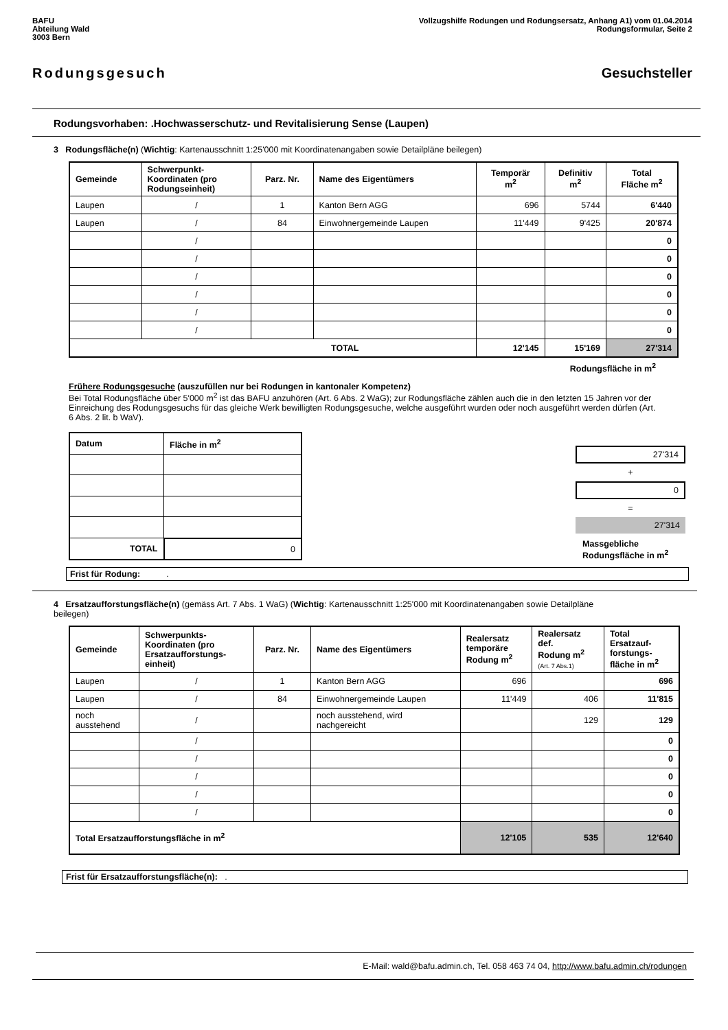BAFU
Abteilung Wald
3003 Bern
Vollzugshilfe Rodungen und Rodungsersatz, Anhang A1) vom 01.04.2014
Rodungsformular, Seite 2
Rodungsgesuch Gesuchsteller
Rodungsvorhaben: .Hochwasserschutz- und Revitalisierung Sense (Laupen)
3 Rodungsfläche(n) (Wichtig: Kartenausschnitt 1:25'000 mit Koordinatenangaben sowie Detailpläne beilegen)
| Gemeinde | Schwerpunkt- Koordinaten (pro Rodungseinheit) | Parz. Nr. | Name des Eigentümers | Temporär m<sup>2</sup> | Definitiv m<sup>2</sup> | Total Fläche m<sup>2</sup> |
| --- | --- | --- | --- | --- | --- | --- |
| Laupen | / | 1 | Kanton Bern AGG | 696 | 5744 | 6'440 |
| Laupen | / | 84 | Einwohnergemeinde Laupen | 11'449 | 9'425 | 20'874 |
| | / | | | | | 0 |
| | / | | | | | 0 |
| | / | | | | | 0 |
| | / | | | | | 0 |
| | / | | | | | 0 |
| | / | | | | | 0 |
| TOTAL | | | | 12'145 | 15'169 | 27'314 |
Rodungsfläche in m<sup>2</sup>
Frühere Rodungsgesuche (auszufüllen nur bei Rodungen in kantonaler Kompetenz)
Bei Total Rodungsfläche über 5'000 m<sup>2</sup> ist das BAFU anzuhören (Art. 6 Abs. 2 WaG); zur Rodungsfläche zählen auch die in den letzten 15 Jahren vor der Einreichung des Rodungsgesuchs für das gleiche Werk bewilligten Rodungsgesuche, welche ausgeführt wurden oder noch ausgeführt werden dürfen (Art. 6 Abs. 2 lit. b WaV).
| Datum | Fläche in m<sup>2</sup> |
| --- | --- |
| TOTAL | 0 |
27'314
+
0
=
27'314
Massgebliche Rodungsfläche in m<sup>2</sup>
Frist für Rodung: .
4 Ersatzaufforstungsfläche(n) (gemäss Art. 7 Abs. 1 WaG) (Wichtig: Kartenausschnitt 1:25'000 mit Koordinatenangaben sowie Detailpläne beilegen)
| Gemeinde | Schwerpunkts- Koordinaten (pro Ersatzaufforstungs- einheit) | Parz. Nr. | Name des Eigentümers | Realersatz temporäre Rodung m<sup>2</sup> | Realersatz def. Rodung m<sup>2</sup> (Art. 7 Abs.1) | Total Ersatzauf- forstungs- fläche in m<sup>2</sup> |
| --- | --- | --- | --- | --- | --- | --- |
| Laupen | / | 1 | Kanton Bern AGG | 696 | | 696 |
| Laupen | / | 84 | Einwohnergemeinde Laupen | 11'449 | 406 | 11'815 |
| noch ausstehend | / | | noch ausstehend, wird nachgereicht | | 129 | 129 |
| | / | | | | | 0 |
| | / | | | | | 0 |
| | / | | | | | 0 |
| | / | | | | | 0 |
| | / | | | | | 0 |
| Total Ersatzaufforstungsfläche in m<sup>2</sup> | | | | 12'105 | 535 | 12'640 |
Frist für Ersatzaufforstungsfläche(n): .
E-Mail: wald@bafu.admin.ch, Tel. 058 463 74 04, http://www.bafu.admin.ch/rodungen